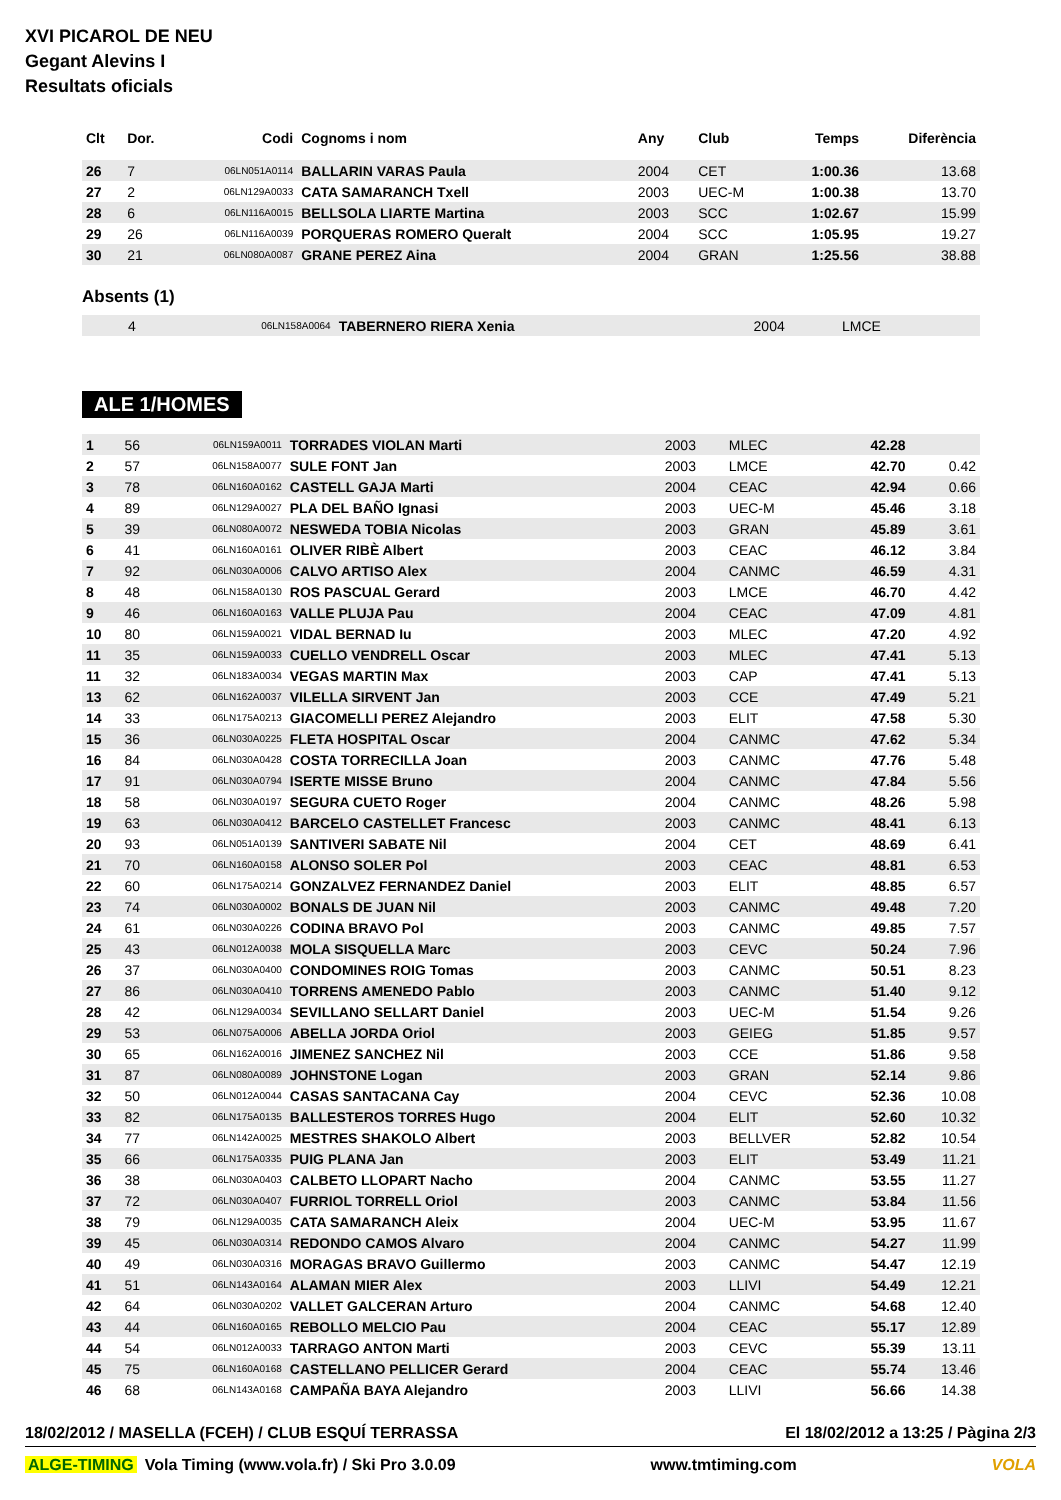XVI PICAROL DE NEU
Gegant Alevins I
Resultats oficials
| Clt | Dor. | Codi | Cognoms i nom | Any | Club | Temps | Diferència |
| --- | --- | --- | --- | --- | --- | --- | --- |
| 26 | 7 | 06LN051A0114 | BALLARIN VARAS Paula | 2004 | CET | 1:00.36 | 13.68 |
| 27 | 2 | 06LN129A0033 | CATA SAMARANCH Txell | 2003 | UEC-M | 1:00.38 | 13.70 |
| 28 | 6 | 06LN116A0015 | BELLSOLA LIARTE Martina | 2003 | SCC | 1:02.67 | 15.99 |
| 29 | 26 | 06LN116A0039 | PORQUERAS ROMERO Queralt | 2004 | SCC | 1:05.95 | 19.27 |
| 30 | 21 | 06LN080A0087 | GRANE PEREZ Aina | 2004 | GRAN | 1:25.56 | 38.88 |
Absents (1)
| | 4 | 06LN158A0064 | TABERNERO RIERA Xenia | 2004 | LMCE | | |
ALE 1/HOMES
| 1 | 56 | 06LN159A0011 | TORRADES VIOLAN Marti | 2003 | MLEC | 42.28 | |
| 2 | 57 | 06LN158A0077 | SULE FONT Jan | 2003 | LMCE | 42.70 | 0.42 |
| 3 | 78 | 06LN160A0162 | CASTELL GAJA Marti | 2004 | CEAC | 42.94 | 0.66 |
| 4 | 89 | 06LN129A0027 | PLA DEL BAÑO Ignasi | 2003 | UEC-M | 45.46 | 3.18 |
| 5 | 39 | 06LN080A0072 | NESWEDA TOBIA Nicolas | 2003 | GRAN | 45.89 | 3.61 |
| 6 | 41 | 06LN160A0161 | OLIVER RIBÈ Albert | 2003 | CEAC | 46.12 | 3.84 |
| 7 | 92 | 06LN030A0006 | CALVO ARTISO Alex | 2004 | CANMC | 46.59 | 4.31 |
| 8 | 48 | 06LN158A0130 | ROS PASCUAL Gerard | 2003 | LMCE | 46.70 | 4.42 |
| 9 | 46 | 06LN160A0163 | VALLE PLUJA Pau | 2004 | CEAC | 47.09 | 4.81 |
| 10 | 80 | 06LN159A0021 | VIDAL BERNAD Iu | 2003 | MLEC | 47.20 | 4.92 |
| 11 | 35 | 06LN159A0033 | CUELLO VENDRELL Oscar | 2003 | MLEC | 47.41 | 5.13 |
| 11 | 32 | 06LN183A0034 | VEGAS MARTIN Max | 2003 | CAP | 47.41 | 5.13 |
| 13 | 62 | 06LN162A0037 | VILELLA SIRVENT Jan | 2003 | CCE | 47.49 | 5.21 |
| 14 | 33 | 06LN175A0213 | GIACOMELLI PEREZ Alejandro | 2003 | ELIT | 47.58 | 5.30 |
| 15 | 36 | 06LN030A0225 | FLETA HOSPITAL Oscar | 2004 | CANMC | 47.62 | 5.34 |
| 16 | 84 | 06LN030A0428 | COSTA TORRECILLA Joan | 2003 | CANMC | 47.76 | 5.48 |
| 17 | 91 | 06LN030A0794 | ISERTE MISSE Bruno | 2004 | CANMC | 47.84 | 5.56 |
| 18 | 58 | 06LN030A0197 | SEGURA CUETO Roger | 2004 | CANMC | 48.26 | 5.98 |
| 19 | 63 | 06LN030A0412 | BARCELO CASTELLET Francesc | 2003 | CANMC | 48.41 | 6.13 |
| 20 | 93 | 06LN051A0139 | SANTIVERI SABATE Nil | 2004 | CET | 48.69 | 6.41 |
| 21 | 70 | 06LN160A0158 | ALONSO SOLER Pol | 2003 | CEAC | 48.81 | 6.53 |
| 22 | 60 | 06LN175A0214 | GONZALVEZ FERNANDEZ Daniel | 2003 | ELIT | 48.85 | 6.57 |
| 23 | 74 | 06LN030A0002 | BONALS DE JUAN Nil | 2003 | CANMC | 49.48 | 7.20 |
| 24 | 61 | 06LN030A0226 | CODINA BRAVO Pol | 2003 | CANMC | 49.85 | 7.57 |
| 25 | 43 | 06LN012A0038 | MOLA SISQUELLA Marc | 2003 | CEVC | 50.24 | 7.96 |
| 26 | 37 | 06LN030A0400 | CONDOMINES ROIG Tomas | 2003 | CANMC | 50.51 | 8.23 |
| 27 | 86 | 06LN030A0410 | TORRENS AMENEDO Pablo | 2003 | CANMC | 51.40 | 9.12 |
| 28 | 42 | 06LN129A0034 | SEVILLANO SELLART Daniel | 2003 | UEC-M | 51.54 | 9.26 |
| 29 | 53 | 06LN075A0006 | ABELLA JORDA Oriol | 2003 | GEIEG | 51.85 | 9.57 |
| 30 | 65 | 06LN162A0016 | JIMENEZ SANCHEZ Nil | 2003 | CCE | 51.86 | 9.58 |
| 31 | 87 | 06LN080A0089 | JOHNSTONE Logan | 2003 | GRAN | 52.14 | 9.86 |
| 32 | 50 | 06LN012A0044 | CASAS SANTACANA Cay | 2004 | CEVC | 52.36 | 10.08 |
| 33 | 82 | 06LN175A0135 | BALLESTEROS TORRES Hugo | 2004 | ELIT | 52.60 | 10.32 |
| 34 | 77 | 06LN142A0025 | MESTRES SHAKOLO Albert | 2003 | BELLVER | 52.82 | 10.54 |
| 35 | 66 | 06LN175A0335 | PUIG PLANA Jan | 2003 | ELIT | 53.49 | 11.21 |
| 36 | 38 | 06LN030A0403 | CALBETO LLOPART Nacho | 2004 | CANMC | 53.55 | 11.27 |
| 37 | 72 | 06LN030A0407 | FURRIOL TORRELL Oriol | 2003 | CANMC | 53.84 | 11.56 |
| 38 | 79 | 06LN129A0035 | CATA SAMARANCH Aleix | 2004 | UEC-M | 53.95 | 11.67 |
| 39 | 45 | 06LN030A0314 | REDONDO CAMOS Alvaro | 2004 | CANMC | 54.27 | 11.99 |
| 40 | 49 | 06LN030A0316 | MORAGAS BRAVO Guillermo | 2003 | CANMC | 54.47 | 12.19 |
| 41 | 51 | 06LN143A0164 | ALAMAN MIER Alex | 2003 | LLIVI | 54.49 | 12.21 |
| 42 | 64 | 06LN030A0202 | VALLET GALCERAN Arturo | 2004 | CANMC | 54.68 | 12.40 |
| 43 | 44 | 06LN160A0165 | REBOLLO MELCIO Pau | 2004 | CEAC | 55.17 | 12.89 |
| 44 | 54 | 06LN012A0033 | TARRAGO ANTON Marti | 2003 | CEVC | 55.39 | 13.11 |
| 45 | 75 | 06LN160A0168 | CASTELLANO PELLICER Gerard | 2004 | CEAC | 55.74 | 13.46 |
| 46 | 68 | 06LN143A0168 | CAMPAÑA BAYA Alejandro | 2003 | LLIVI | 56.66 | 14.38 |
18/02/2012 / MASELLA (FCEH) / CLUB ESQUÍ TERRASSA El 18/02/2012 a 13:25 / Pàgina 2/3
ALGE-TIMING Vola Timing (www.vola.fr) / Ski Pro 3.0.09 www.tmtiming.com VOLA